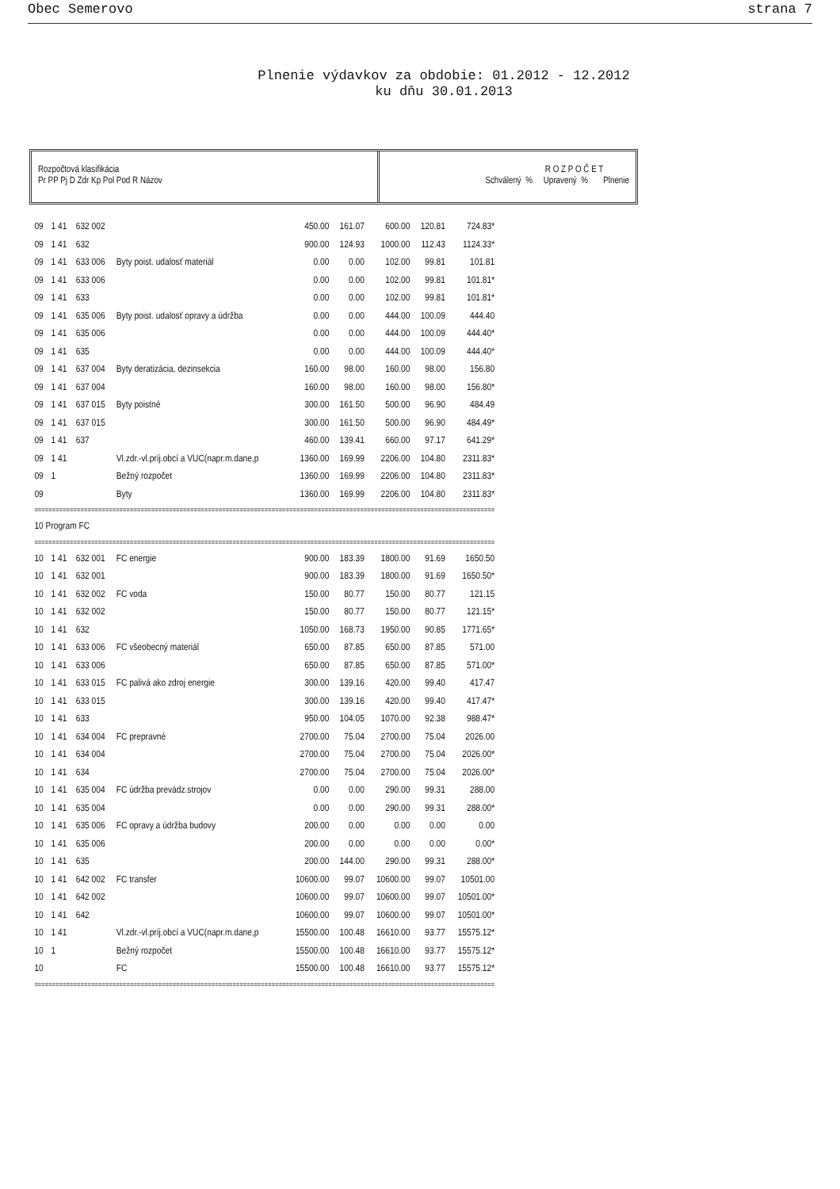Obec Semerovo strana 7
Plnenie výdavkov za obdobie: 01.2012 - 12.2012
ku dňu 30.01.2013
Rozpočtová klasifikácia
Pr PP Pj D Zdr Kp Pol Pod R Názov
R O Z P O Č E T
Schválený % Upravený % Plnenie
| 09 | 1 41 | 632 002 | | 450.00 | 161.07 | 600.00 | 120.81 | 724.83* |
| 09 | 1 41 | 632 | | 900.00 | 124.93 | 1000.00 | 112.43 | 1124.33* |
| 09 | 1 41 | 633 006 | Byty poist. udalosť materiál | 0.00 | 0.00 | 102.00 | 99.81 | 101.81 |
| 09 | 1 41 | 633 006 | | 0.00 | 0.00 | 102.00 | 99.81 | 101.81* |
| 09 | 1 41 | 633 | | 0.00 | 0.00 | 102.00 | 99.81 | 101.81* |
| 09 | 1 41 | 635 006 | Byty poist. udalosť opravy a údržba | 0.00 | 0.00 | 444.00 | 100.09 | 444.40 |
| 09 | 1 41 | 635 006 | | 0.00 | 0.00 | 444.00 | 100.09 | 444.40* |
| 09 | 1 41 | 635 | | 0.00 | 0.00 | 444.00 | 100.09 | 444.40* |
| 09 | 1 41 | 637 004 | Byty deratizácia, dezinsekcia | 160.00 | 98.00 | 160.00 | 98.00 | 156.80 |
| 09 | 1 41 | 637 004 | | 160.00 | 98.00 | 160.00 | 98.00 | 156.80* |
| 09 | 1 41 | 637 015 | Byty poistné | 300.00 | 161.50 | 500.00 | 96.90 | 484.49 |
| 09 | 1 41 | 637 015 | | 300.00 | 161.50 | 500.00 | 96.90 | 484.49* |
| 09 | 1 41 | 637 | | 460.00 | 139.41 | 660.00 | 97.17 | 641.29* |
| 09 | 1 41 | | Vl.zdr.-vl.príj.obcí a VUC(napr.m.dane,p | 1360.00 | 169.99 | 2206.00 | 104.80 | 2311.83* |
| 09 | 1 | | Bežný rozpočet | 1360.00 | 169.99 | 2206.00 | 104.80 | 2311.83* |
| 09 | | | Byty | 1360.00 | 169.99 | 2206.00 | 104.80 | 2311.83* |
| ================================================================================================================================== | | | | | | | | |
| 10 Program FC | | | | | | | | |
| ================================================================================================================================== | | | | | | | | |
| 10 | 1 41 | 632 001 | FC energie | 900.00 | 183.39 | 1800.00 | 91.69 | 1650.50 |
| 10 | 1 41 | 632 001 | | 900.00 | 183.39 | 1800.00 | 91.69 | 1650.50* |
| 10 | 1 41 | 632 002 | FC voda | 150.00 | 80.77 | 150.00 | 80.77 | 121.15 |
| 10 | 1 41 | 632 002 | | 150.00 | 80.77 | 150.00 | 80.77 | 121.15* |
| 10 | 1 41 | 632 | | 1050.00 | 168.73 | 1950.00 | 90.85 | 1771.65* |
| 10 | 1 41 | 633 006 | FC všeobecný materiál | 650.00 | 87.85 | 650.00 | 87.85 | 571.00 |
| 10 | 1 41 | 633 006 | | 650.00 | 87.85 | 650.00 | 87.85 | 571.00* |
| 10 | 1 41 | 633 015 | FC palivá ako zdroj energie | 300.00 | 139.16 | 420.00 | 99.40 | 417.47 |
| 10 | 1 41 | 633 015 | | 300.00 | 139.16 | 420.00 | 99.40 | 417.47* |
| 10 | 1 41 | 633 | | 950.00 | 104.05 | 1070.00 | 92.38 | 988.47* |
| 10 | 1 41 | 634 004 | FC prepravné | 2700.00 | 75.04 | 2700.00 | 75.04 | 2026.00 |
| 10 | 1 41 | 634 004 | | 2700.00 | 75.04 | 2700.00 | 75.04 | 2026.00* |
| 10 | 1 41 | 634 | | 2700.00 | 75.04 | 2700.00 | 75.04 | 2026.00* |
| 10 | 1 41 | 635 004 | FC údržba prevádz.strojov | 0.00 | 0.00 | 290.00 | 99.31 | 288.00 |
| 10 | 1 41 | 635 004 | | 0.00 | 0.00 | 290.00 | 99.31 | 288.00* |
| 10 | 1 41 | 635 006 | FC opravy a údržba budovy | 200.00 | 0.00 | 0.00 | 0.00 | 0.00 |
| 10 | 1 41 | 635 006 | | 200.00 | 0.00 | 0.00 | 0.00 | 0.00* |
| 10 | 1 41 | 635 | | 200.00 | 144.00 | 290.00 | 99.31 | 288.00* |
| 10 | 1 41 | 642 002 | FC transfer | 10600.00 | 99.07 | 10600.00 | 99.07 | 10501.00 |
| 10 | 1 41 | 642 002 | | 10600.00 | 99.07 | 10600.00 | 99.07 | 10501.00* |
| 10 | 1 41 | 642 | | 10600.00 | 99.07 | 10600.00 | 99.07 | 10501.00* |
| 10 | 1 41 | | Vl.zdr.-vl.príj.obcí a VUC(napr.m.dane,p | 15500.00 | 100.48 | 16610.00 | 93.77 | 15575.12* |
| 10 | 1 | | Bežný rozpočet | 15500.00 | 100.48 | 16610.00 | 93.77 | 15575.12* |
| 10 | | | FC | 15500.00 | 100.48 | 16610.00 | 93.77 | 15575.12* |
| ================================================================================================================================== | | | | | | | | |